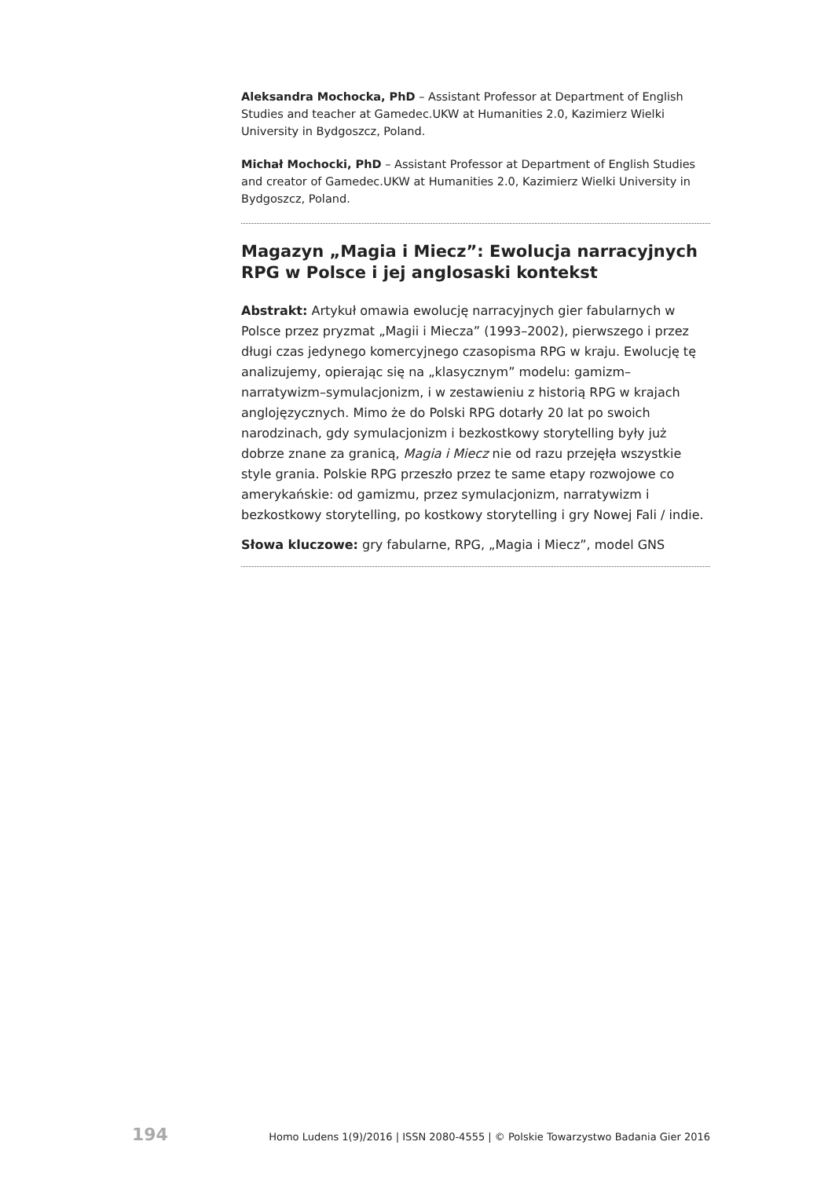Aleksandra Mochocka, PhD – Assistant Professor at Department of English Studies and teacher at Gamedec.UKW at Humanities 2.0, Kazimierz Wielki University in Bydgoszcz, Poland.
Michał Mochocki, PhD – Assistant Professor at Department of English Studies and creator of Gamedec.UKW at Humanities 2.0, Kazimierz Wielki University in Bydgoszcz, Poland.
Magazyn „Magia i Miecz”: Ewolucja narracyjnych RPG w Polsce i jej anglosaski kontekst
Abstrakt: Artykuł omawia ewolucję narracyjnych gier fabularnych w Polsce przez pryzmat „Magii i Miecza” (1993–2002), pierwszego i przez długi czas jedynego komercyjnego czasopisma RPG w kraju. Ewolucję tę analizujemy, opierając się na „klasycznym” modelu: gamizm–narratywizm–symulacjonizm, i w zestawieniu z historią RPG w krajach anglojęzycznych. Mimo że do Polski RPG dotarły 20 lat po swoich narodzinach, gdy symulacjonizm i bezkostkowy storytelling były już dobrze znane za granicą, Magia i Miecz nie od razu przejęła wszystkie style grania. Polskie RPG przeszło przez te same etapy rozwojowe co amerykańskie: od gamizmu, przez symulacjonizm, narratywizm i bezkostkowy storytelling, po kostkowy storytelling i gry Nowej Fali / indie.
Słowa kluczowe: gry fabularne, RPG, „Magia i Miecz”, model GNS
194 Homo Ludens 1(9)/2016 | ISSN 2080-4555 | © Polskie Towarzystwo Badania Gier 2016